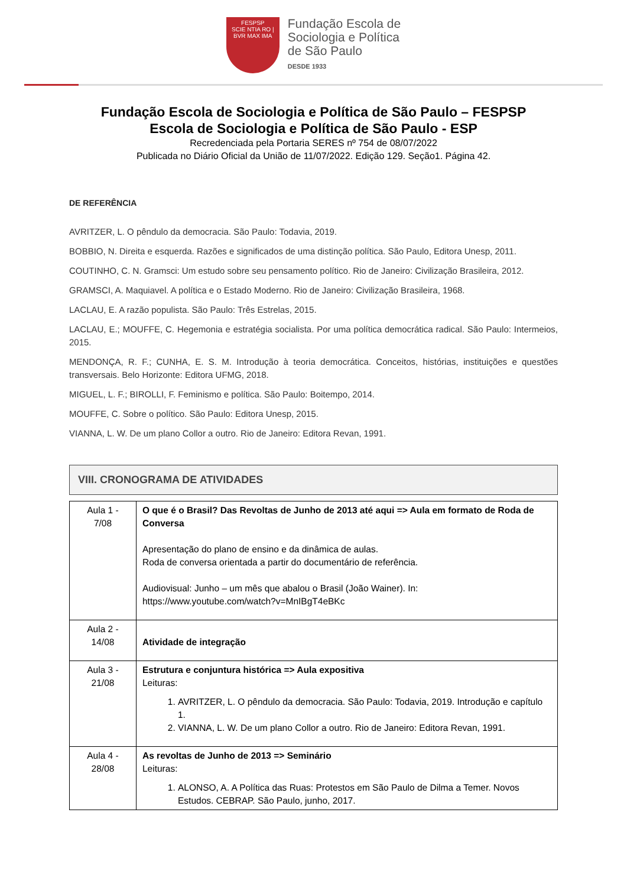FESPSP
SCIE NTIA RO | BVR MAX IMA
Fundação Escola de
Sociologia e Política
de São Paulo
DESDE 1933
Fundação Escola de Sociologia e Política de São Paulo – FESPSP
Escola de Sociologia e Política de São Paulo - ESP
Recredenciada pela Portaria SERES nº 754 de 08/07/2022
Publicada no Diário Oficial da União de 11/07/2022. Edição 129. Seção1. Página 42.
DE REFERÊNCIA
AVRITZER, L. O pêndulo da democracia. São Paulo: Todavia, 2019.
BOBBIO, N. Direita e esquerda. Razões e significados de uma distinção política. São Paulo, Editora Unesp, 2011.
COUTINHO, C. N. Gramsci: Um estudo sobre seu pensamento político. Rio de Janeiro: Civilização Brasileira, 2012.
GRAMSCI, A. Maquiavel. A política e o Estado Moderno. Rio de Janeiro: Civilização Brasileira, 1968.
LACLAU, E. A razão populista. São Paulo: Três Estrelas, 2015.
LACLAU, E.; MOUFFE, C. Hegemonia e estratégia socialista. Por uma política democrática radical. São Paulo: Intermeios, 2015.
MENDONÇA, R. F.; CUNHA, E. S. M. Introdução à teoria democrática. Conceitos, histórias, instituições e questões transversais. Belo Horizonte: Editora UFMG, 2018.
MIGUEL, L. F.; BIROLLI, F. Feminismo e política. São Paulo: Boitempo, 2014.
MOUFFE, C. Sobre o político. São Paulo: Editora Unesp, 2015.
VIANNA, L. W. De um plano Collor a outro. Rio de Janeiro: Editora Revan, 1991.
VIII. CRONOGRAMA DE ATIVIDADES
| Aula 1 - 7/08 | O que é o Brasil? Das Revoltas de Junho de 2013 até aqui => Aula em formato de Roda de Conversa Apresentação do plano de ensino e da dinâmica de aulas. Roda de conversa orientada a partir do documentário de referência. Audiovisual: Junho – um mês que abalou o Brasil (João Wainer). In: https://www.youtube.com/watch?v=MnIBgT4eBKc |
| Aula 2 - 14/08 | Atividade de integração |
| Aula 3 - 21/08 | Estrutura e conjuntura histórica => Aula expositiva Leituras: 1. AVRITZER, L. O pêndulo da democracia. São Paulo: Todavia, 2019. Introdução e capítulo 1. 2. VIANNA, L. W. De um plano Collor a outro. Rio de Janeiro: Editora Revan, 1991. |
| Aula 4 - 28/08 | As revoltas de Junho de 2013 => Seminário Leituras: 1. ALONSO, A. A Política das Ruas: Protestos em São Paulo de Dilma a Temer. Novos Estudos. CEBRAP. São Paulo, junho, 2017. |